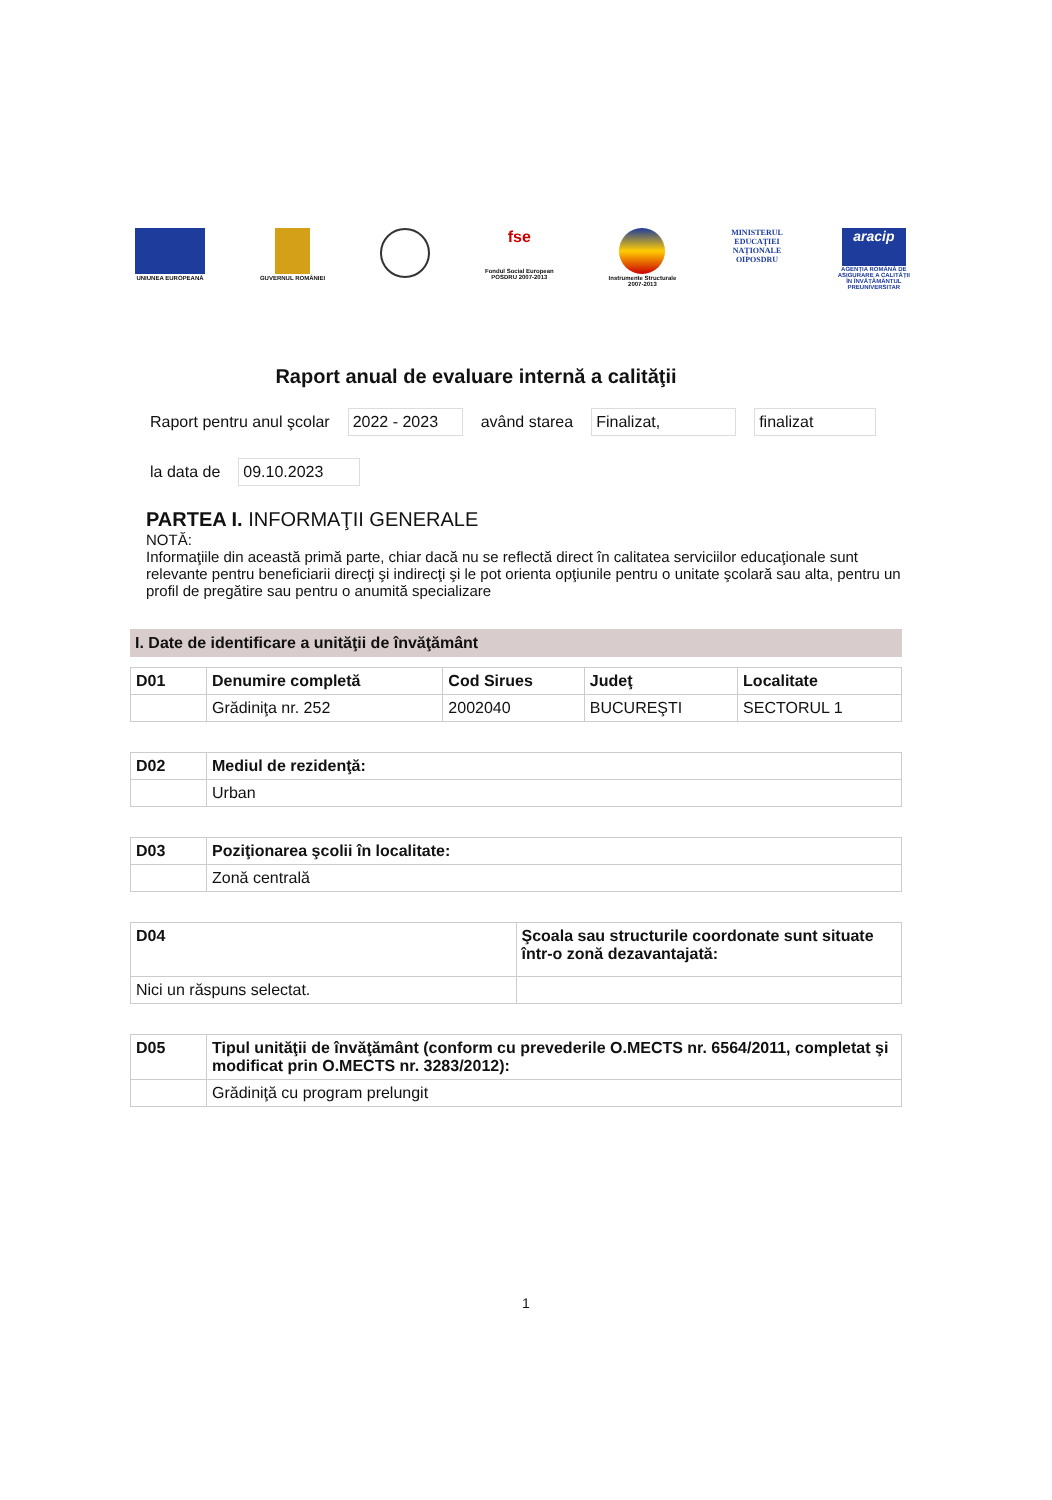UNIUNEA EUROPEANĂ
GUVERNUL ROMÂNIEI
fse
Fondul Social European
POSDRU 2007-2013
Instrumente Structurale
2007-2013
MINISTERUL
EDUCAȚIEI
NAȚIONALE
OIPOSDRU
aracip
AGENȚIA ROMÂNĂ DE
ASIGURARE A CALITĂȚII
ÎN ÎNVĂȚĂMÂNTUL
PREUNIVERSITAR
Raport anual de evaluare internă a calităţii
Raport pentru anul şcolar 2022 - 2023 având starea Finalizat, finalizat
la data de 09.10.2023
PARTEA I. INFORMAŢII GENERALE
NOTĂ:
Informaţiile din această primă parte, chiar dacă nu se reflectă direct în calitatea serviciilor educaţionale sunt relevante pentru beneficiarii direcţi şi indirecţi şi le pot orienta opţiunile pentru o unitate şcolară sau alta, pentru un profil de pregătire sau pentru o anumită specializare
I. Date de identificare a unităţii de învăţământ
| D01 | Denumire completă | Cod Sirues | Judeţ | Localitate |
| --- | --- | --- | --- | --- |
| | Grădiniţa nr. 252 | 2002040 | BUCUREŞTI | SECTORUL 1 |
| D02 | Mediul de rezidenţă: |
| --- | --- |
| | Urban |
| D03 | Poziţionarea şcolii în localitate: |
| --- | --- |
| | Zonă centrală |
| D04 | Şcoala sau structurile coordonate sunt situate într-o zonă dezavantajată: |
| --- | --- |
| Nici un răspuns selectat. | |
| D05 | Tipul unităţii de învăţământ (conform cu prevederile O.MECTS nr. 6564/2011, completat şi modificat prin O.MECTS nr. 3283/2012): |
| --- | --- |
| | Grădiniţă cu program prelungit |
1